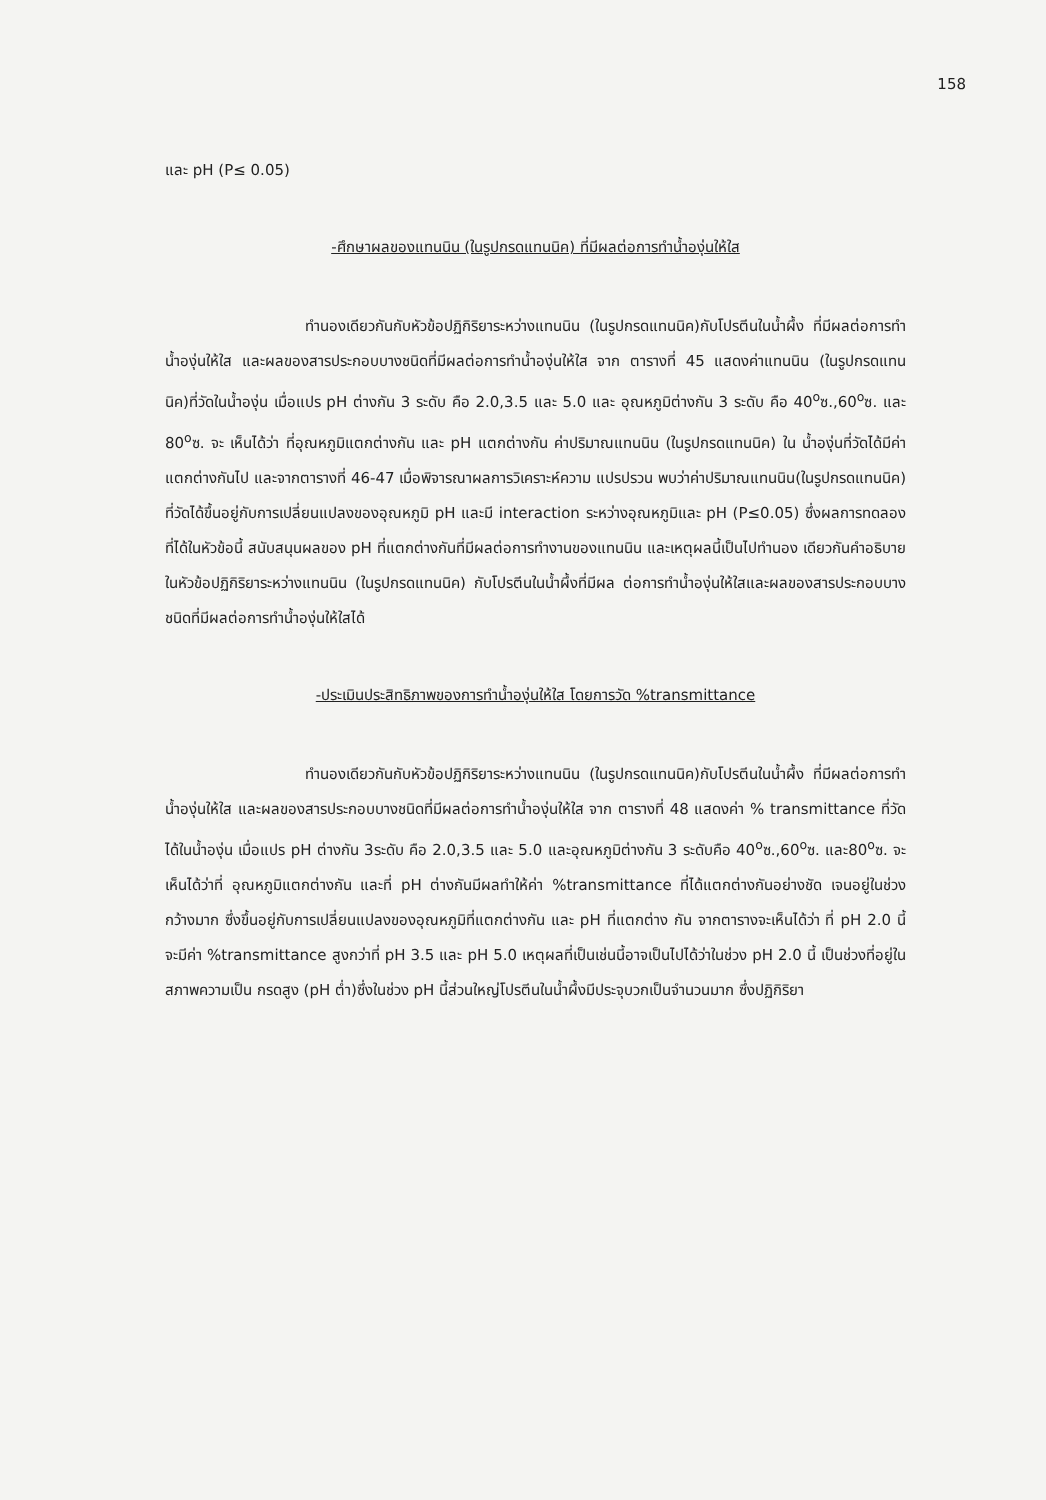158
และ pH (P≤ 0.05)
-ศึกษาผลของแทนนิน (ในรูปกรดแทนนิค) ที่มีผลต่อการทำน้ำองุ่นให้ใส
ทำนองเดียวกันกับหัวข้อปฏิกิริยาระหว่างแทนนิน (ในรูปกรดแทนนิค)กับโปรตีนในน้ำผึ้ง ที่มีผลต่อการทำน้ำองุ่นให้ใส และผลของสารประกอบบางชนิดที่มีผลต่อการทำน้ำองุ่นให้ใส จาก ตารางที่ 45 แสดงค่าแทนนิน (ในรูปกรดแทนนิค)ที่วัดในน้ำองุ่น เมื่อแปร pH ต่างกัน 3 ระดับ คือ 2.0,3.5 และ 5.0 และ อุณหภูมิต่างกัน 3 ระดับ คือ 40<sup>o</sup>ซ.,60<sup>o</sup>ซ. และ 80<sup>o</sup>ซ. จะ เห็นได้ว่า ที่อุณหภูมิแตกต่างกัน และ pH แตกต่างกัน ค่าปริมาณแทนนิน (ในรูปกรดแทนนิค) ใน น้ำองุ่นที่วัดได้มีค่าแตกต่างกันไป และจากตารางที่ 46-47 เมื่อพิจารณาผลการวิเคราะห์ความ แปรปรวน พบว่าค่าปริมาณแทนนิน(ในรูปกรดแทนนิค) ที่วัดได้ขึ้นอยู่กับการเปลี่ยนแปลงของอุณหภูมิ pH และมี interaction ระหว่างอุณหภูมิและ pH (P≤0.05) ซึ่งผลการทดลองที่ได้ในหัวข้อนี้ สนับสนุนผลของ pH ที่แตกต่างกันที่มีผลต่อการทำงานของแทนนิน และเหตุผลนี้เป็นไปทำนอง เดียวกันคำอธิบายในหัวข้อปฏิกิริยาระหว่างแทนนิน (ในรูปกรดแทนนิค) กับโปรตีนในน้ำผึ้งที่มีผล ต่อการทำน้ำองุ่นให้ใสและผลของสารประกอบบางชนิดที่มีผลต่อการทำน้ำองุ่นให้ใสได้
-ประเมินประสิทธิภาพของการทำน้ำองุ่นให้ใส โดยการวัด %transmittance
ทำนองเดียวกันกับหัวข้อปฏิกิริยาระหว่างแทนนิน (ในรูปกรดแทนนิค)กับโปรตีนในน้ำผึ้ง ที่มีผลต่อการทำน้ำองุ่นให้ใส และผลของสารประกอบบางชนิดที่มีผลต่อการทำน้ำองุ่นให้ใส จาก ตารางที่ 48 แสดงค่า % transmittance ที่วัดได้ในน้ำองุ่น เมื่อแปร pH ต่างกัน 3ระดับ คือ 2.0,3.5 และ 5.0 และอุณหภูมิต่างกัน 3 ระดับคือ 40<sup>o</sup>ซ.,60<sup>o</sup>ซ. และ80<sup>o</sup>ซ. จะเห็นได้ว่าที่ อุณหภูมิแตกต่างกัน และที่ pH ต่างกันมีผลทำให้ค่า %transmittance ที่ได้แตกต่างกันอย่างชัด เจนอยู่ในช่วงกว้างมาก ซึ่งขึ้นอยู่กับการเปลี่ยนแปลงของอุณหภูมิที่แตกต่างกัน และ pH ที่แตกต่าง กัน จากตารางจะเห็นได้ว่า ที่ pH 2.0 นี้จะมีค่า %transmittance สูงกว่าที่ pH 3.5 และ pH 5.0 เหตุผลที่เป็นเช่นนี้อาจเป็นไปได้ว่าในช่วง pH 2.0 นี้ เป็นช่วงที่อยู่ในสภาพความเป็น กรดสูง (pH ต่ำ)ซึ่งในช่วง pH นี้ส่วนใหญ่โปรตีนในน้ำผึ้งมีประจุบวกเป็นจำนวนมาก ซึ่งปฏิกิริยา